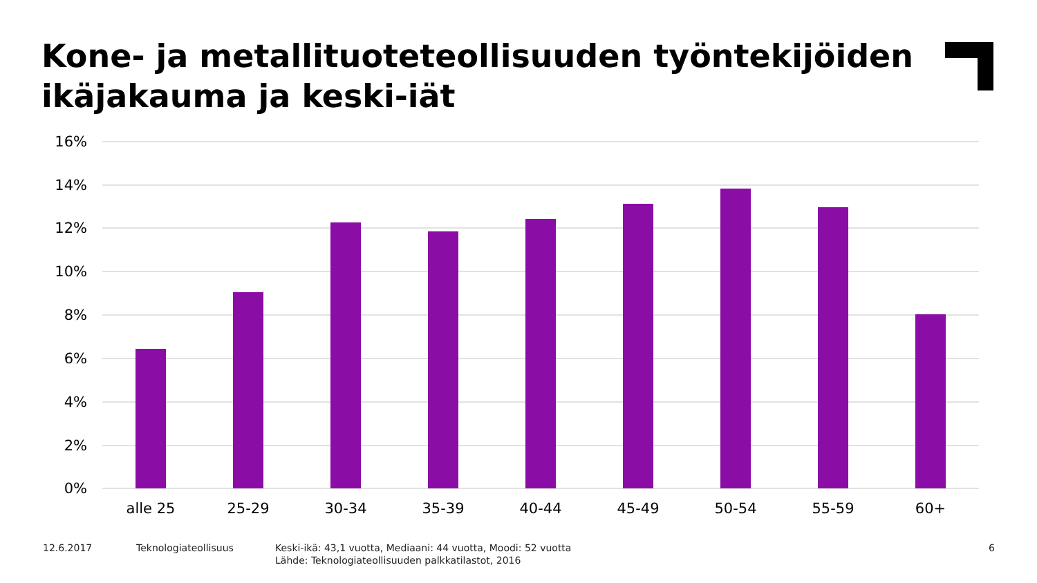Kone- ja metallituoteteollisuuden työntekijöiden
ikäjakauma ja keski-iät
16%
14%
12%
10%
8%
6%
4%
2%
0%
alle 25
25-29
30-34
35-39
40-44
45-49
50-54
55-59
60+
12.6.2017 Teknologiateollisuus
Keski-ikä: 43,1 vuotta, Mediaani: 44 vuotta, Moodi: 52 vuotta
Lähde: Teknologiateollisuuden palkkatilastot, 2016
6